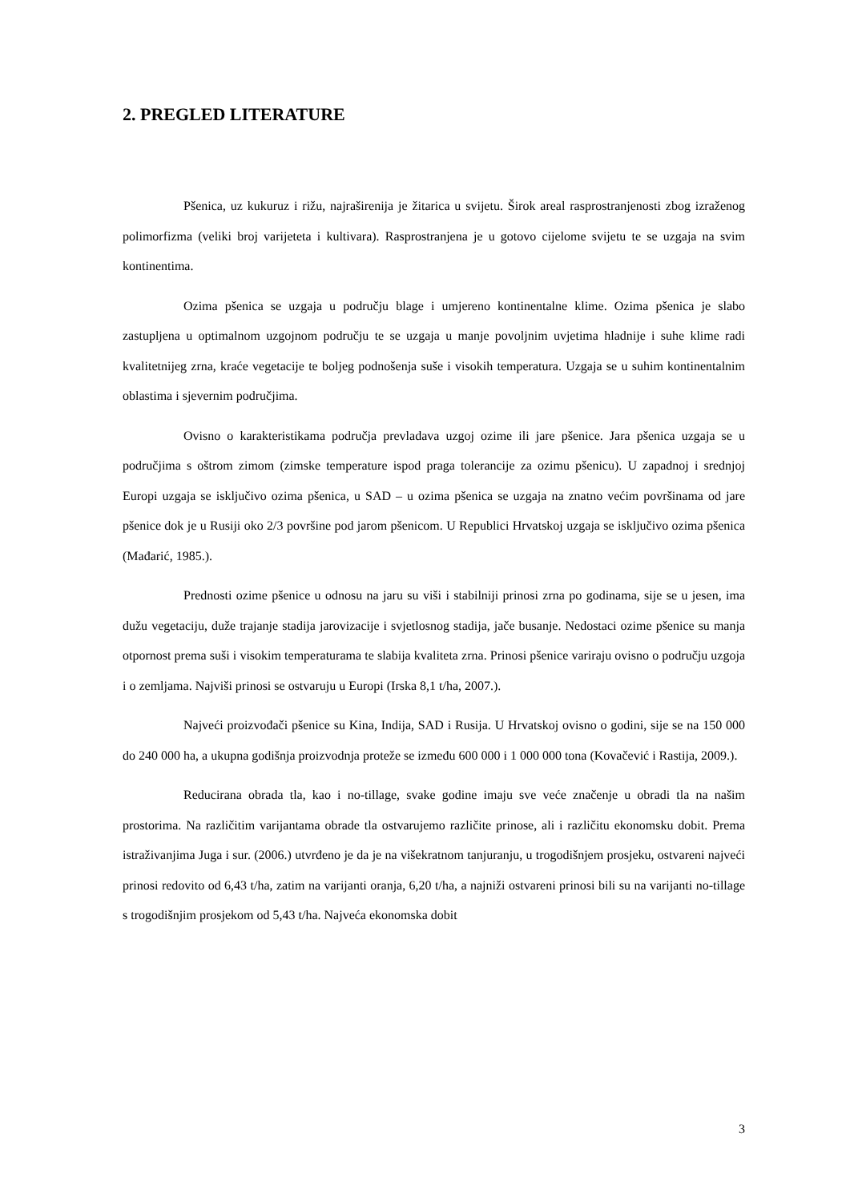2. PREGLED LITERATURE
Pšenica, uz kukuruz i rižu, najraširenija je žitarica u svijetu. Širok areal rasprostranjenosti zbog izraženog polimorfizma (veliki broj varijeteta i kultivara). Rasprostranjena je u gotovo cijelome svijetu te se uzgaja na svim kontinentima.
Ozima pšenica se uzgaja u području blage i umjereno kontinentalne klime. Ozima pšenica je slabo zastupljena u optimalnom uzgojnom području te se uzgaja u manje povoljnim uvjetima hladnije i suhe klime radi kvalitetnijeg zrna, kraće vegetacije te boljeg podnošenja suše i visokih temperatura. Uzgaja se u suhim kontinentalnim oblastima i sjevernim područjima.
Ovisno o karakteristikama područja prevladava uzgoj ozime ili jare pšenice. Jara pšenica uzgaja se u područjima s oštrom zimom (zimske temperature ispod praga tolerancije za ozimu pšenicu). U zapadnoj i srednjoj Europi uzgaja se isključivo ozima pšenica, u SAD – u ozima pšenica se uzgaja na znatno većim površinama od jare pšenice dok je u Rusiji oko 2/3 površine pod jarom pšenicom. U Republici Hrvatskoj uzgaja se isključivo ozima pšenica (Mađarić, 1985.).
Prednosti ozime pšenice u odnosu na jaru su viši i stabilniji prinosi zrna po godinama, sije se u jesen, ima dužu vegetaciju, duže trajanje stadija jarovizacije i svjetlosnog stadija, jače busanje. Nedostaci ozime pšenice su manja otpornost prema suši i visokim temperaturama te slabija kvaliteta zrna. Prinosi pšenice variraju ovisno o području uzgoja i o zemljama. Najviši prinosi se ostvaruju u Europi (Irska 8,1 t/ha, 2007.).
Najveći proizvođači pšenice su Kina, Indija, SAD i Rusija. U Hrvatskoj ovisno o godini, sije se na 150 000 do 240 000 ha, a ukupna godišnja proizvodnja proteže se između 600 000 i 1 000 000 tona (Kovačević i Rastija, 2009.).
Reducirana obrada tla, kao i no-tillage, svake godine imaju sve veće značenje u obradi tla na našim prostorima. Na različitim varijantama obrade tla ostvarujemo različite prinose, ali i različitu ekonomsku dobit. Prema istraživanjima Juga i sur. (2006.) utvrđeno je da je na višekratnom tanjuranju, u trogodišnjem prosjeku, ostvareni najveći prinosi redovito od 6,43 t/ha, zatim na varijanti oranja, 6,20 t/ha, a najniži ostvareni prinosi bili su na varijanti no-tillage s trogodišnjim prosjekom od 5,43 t/ha. Najveća ekonomska dobit
3